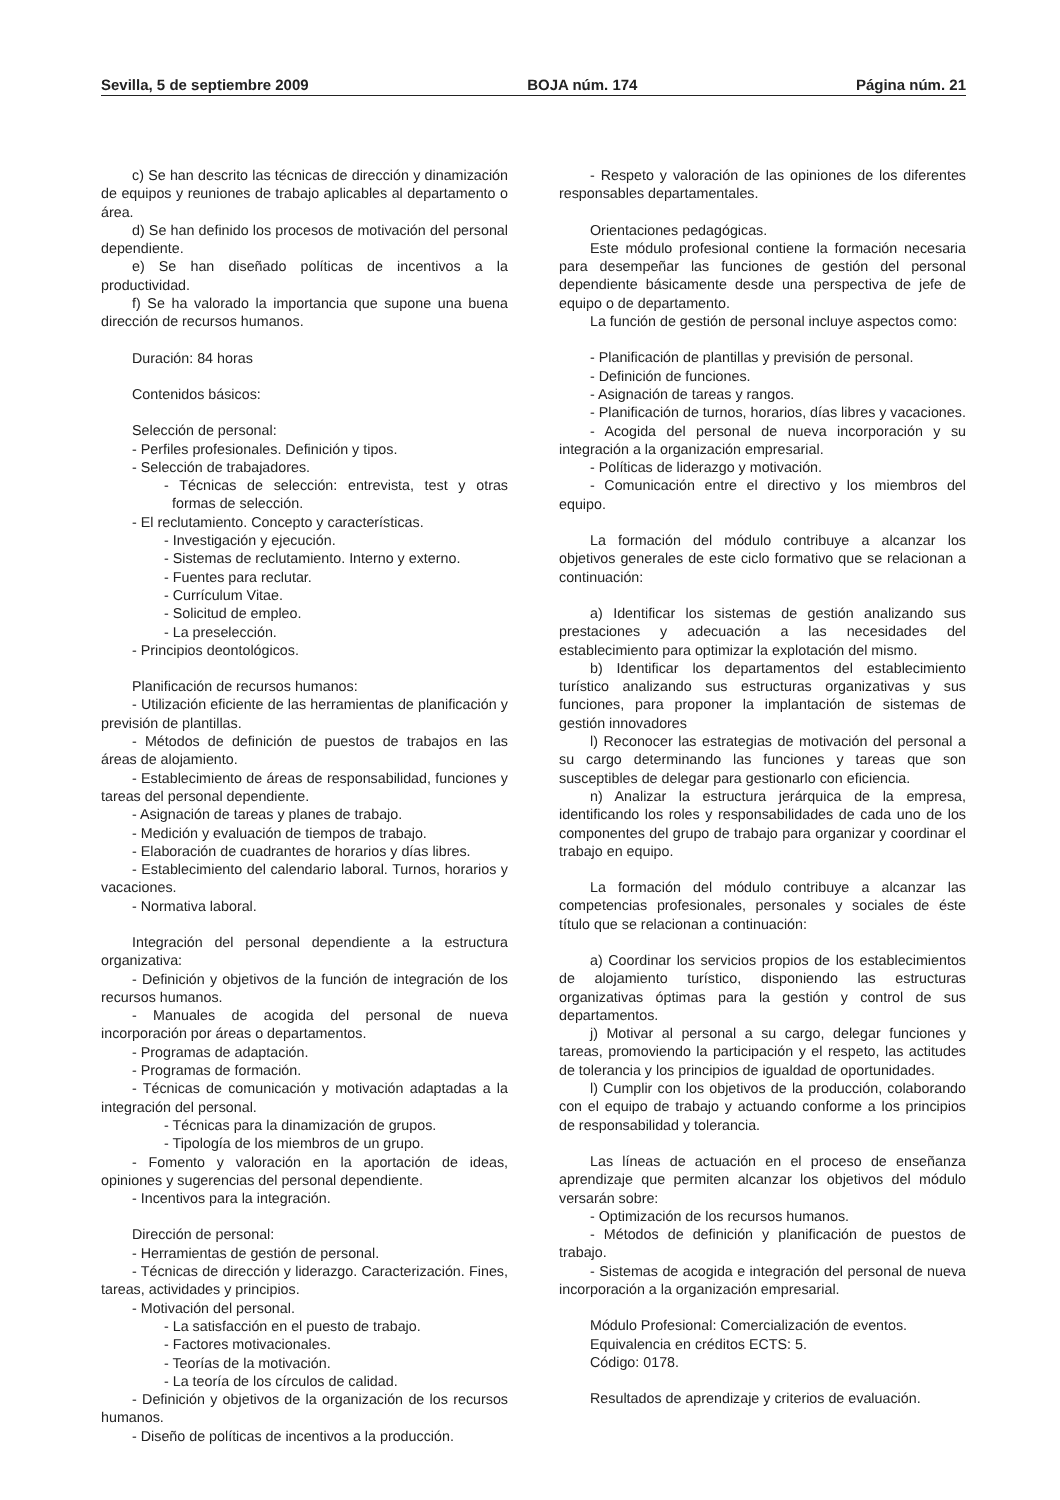Sevilla, 5 de septiembre 2009 BOJA núm. 174 Página núm. 21
c) Se han descrito las técnicas de dirección y dinamización de equipos y reuniones de trabajo aplicables al departamento o área.
d) Se han definido los procesos de motivación del personal dependiente.
e) Se han diseñado políticas de incentivos a la productividad.
f) Se ha valorado la importancia que supone una buena dirección de recursos humanos.
Duración: 84 horas
Contenidos básicos:
Selección de personal:
- Perfiles profesionales. Definición y tipos.
- Selección de trabajadores.
- Técnicas de selección: entrevista, test y otras formas de selección.
- El reclutamiento. Concepto y características.
- Investigación y ejecución.
- Sistemas de reclutamiento. Interno y externo.
- Fuentes para reclutar.
- Currículum Vitae.
- Solicitud de empleo.
- La preselección.
- Principios deontológicos.
Planificación de recursos humanos:
- Utilización eficiente de las herramientas de planificación y previsión de plantillas.
- Métodos de definición de puestos de trabajos en las áreas de alojamiento.
- Establecimiento de áreas de responsabilidad, funciones y tareas del personal dependiente.
- Asignación de tareas y planes de trabajo.
- Medición y evaluación de tiempos de trabajo.
- Elaboración de cuadrantes de horarios y días libres.
- Establecimiento del calendario laboral. Turnos, horarios y vacaciones.
- Normativa laboral.
Integración del personal dependiente a la estructura organizativa:
- Definición y objetivos de la función de integración de los recursos humanos.
- Manuales de acogida del personal de nueva incorporación por áreas o departamentos.
- Programas de adaptación.
- Programas de formación.
- Técnicas de comunicación y motivación adaptadas a la integración del personal.
- Técnicas para la dinamización de grupos.
- Tipología de los miembros de un grupo.
- Fomento y valoración en la aportación de ideas, opiniones y sugerencias del personal dependiente.
- Incentivos para la integración.
Dirección de personal:
- Herramientas de gestión de personal.
- Técnicas de dirección y liderazgo. Caracterización. Fines, tareas, actividades y principios.
- Motivación del personal.
- La satisfacción en el puesto de trabajo.
- Factores motivacionales.
- Teorías de la motivación.
- La teoría de los círculos de calidad.
- Definición y objetivos de la organización de los recursos humanos.
- Diseño de políticas de incentivos a la producción.
- Respeto y valoración de las opiniones de los diferentes responsables departamentales.
Orientaciones pedagógicas.
Este módulo profesional contiene la formación necesaria para desempeñar las funciones de gestión del personal dependiente básicamente desde una perspectiva de jefe de equipo o de departamento.
La función de gestión de personal incluye aspectos como:
- Planificación de plantillas y previsión de personal.
- Definición de funciones.
- Asignación de tareas y rangos.
- Planificación de turnos, horarios, días libres y vacaciones.
- Acogida del personal de nueva incorporación y su integración a la organización empresarial.
- Políticas de liderazgo y motivación.
- Comunicación entre el directivo y los miembros del equipo.
La formación del módulo contribuye a alcanzar los objetivos generales de este ciclo formativo que se relacionan a continuación:
a) Identificar los sistemas de gestión analizando sus prestaciones y adecuación a las necesidades del establecimiento para optimizar la explotación del mismo.
b) Identificar los departamentos del establecimiento turístico analizando sus estructuras organizativas y sus funciones, para proponer la implantación de sistemas de gestión innovadores
l) Reconocer las estrategias de motivación del personal a su cargo determinando las funciones y tareas que son susceptibles de delegar para gestionarlo con eficiencia.
n) Analizar la estructura jerárquica de la empresa, identificando los roles y responsabilidades de cada uno de los componentes del grupo de trabajo para organizar y coordinar el trabajo en equipo.
La formación del módulo contribuye a alcanzar las competencias profesionales, personales y sociales de éste título que se relacionan a continuación:
a) Coordinar los servicios propios de los establecimientos de alojamiento turístico, disponiendo las estructuras organizativas óptimas para la gestión y control de sus departamentos.
j) Motivar al personal a su cargo, delegar funciones y tareas, promoviendo la participación y el respeto, las actitudes de tolerancia y los principios de igualdad de oportunidades.
l) Cumplir con los objetivos de la producción, colaborando con el equipo de trabajo y actuando conforme a los principios de responsabilidad y tolerancia.
Las líneas de actuación en el proceso de enseñanza aprendizaje que permiten alcanzar los objetivos del módulo versarán sobre:
- Optimización de los recursos humanos.
- Métodos de definición y planificación de puestos de trabajo.
- Sistemas de acogida e integración del personal de nueva incorporación a la organización empresarial.
Módulo Profesional: Comercialización de eventos.
Equivalencia en créditos ECTS: 5.
Código: 0178.
Resultados de aprendizaje y criterios de evaluación.